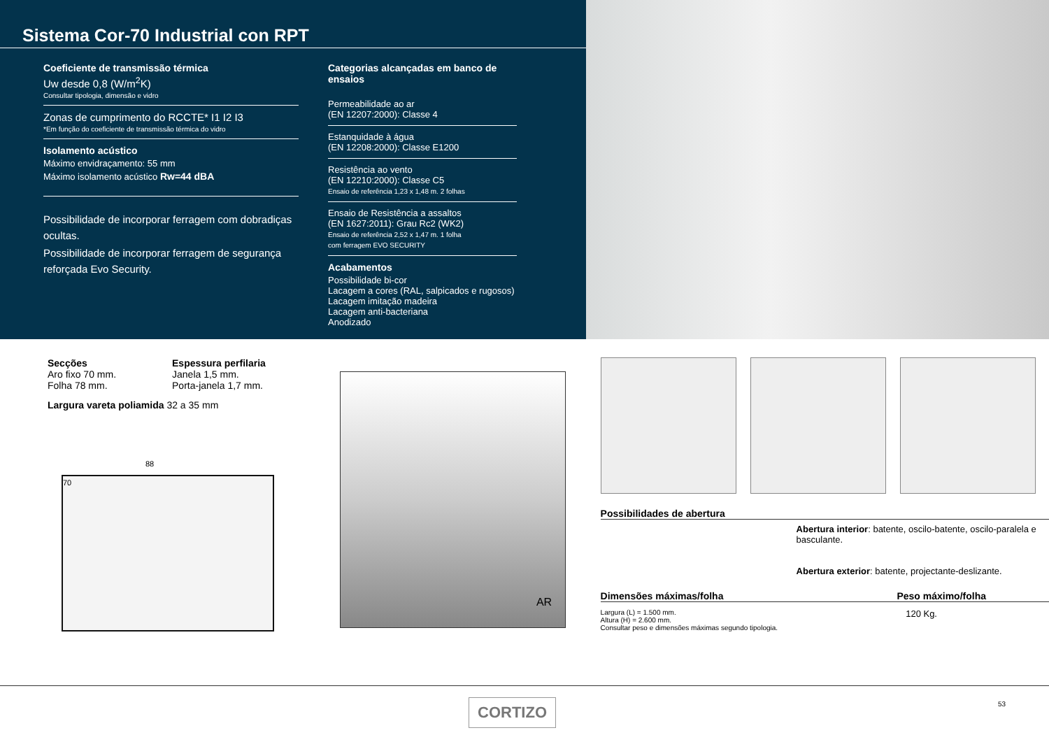Sistema Cor-70 Industrial con RPT
Coeficiente de transmissão térmica
Uw desde 0,8 (W/m<sup>2</sup>K)
Consultar tipologia, dimensão e vidro
Zonas de cumprimento do RCCTE* I1 I2 I3
*Em função do coeficiente de transmissão térmica do vidro
Isolamento acústico
Máximo envidraçamento: 55 mm
Máximo isolamento acústico Rw=44 dBA
Possibilidade de incorporar ferragem com dobradiças ocultas.
Possibilidade de incorporar ferragem de segurança reforçada Evo Security.
Categorias alcançadas em banco de ensaios
Permeabilidade ao ar
(EN 12207:2000): Classe 4
Estanquidade à água
(EN 12208:2000): Classe E1200
Resistência ao vento
(EN 12210:2000): Classe C5
Ensaio de referência 1,23 x 1,48 m. 2 folhas
Ensaio de Resistência a assaltos
(EN 1627:2011): Grau Rc2 (WK2)
Ensaio de referência 2,52 x 1,47 m. 1 folha
com ferragem EVO SECURITY
Acabamentos
Possibilidade bi-cor
Lacagem a cores (RAL, salpicados e rugosos)
Lacagem imitação madeira
Lacagem anti-bacteriana
Anodizado
Secções
Aro fixo 70 mm.
Folha 78 mm.
Espessura perfilaria
Janela 1,5 mm.
Porta-janela 1,7 mm.
Largura vareta poliamida 32 a 35 mm
88
70
AR
Possibilidades de abertura
Abertura interior: batente, oscilo-batente, oscilo-paralela e basculante.
Abertura exterior: batente, projectante-deslizante.
Dimensões máximas/folha Peso máximo/folha
Largura (L) = 1.500 mm.
Altura (H) = 2.600 mm.
Consultar peso e dimensões máximas segundo tipologia.
120 Kg.
CORTIZO 53